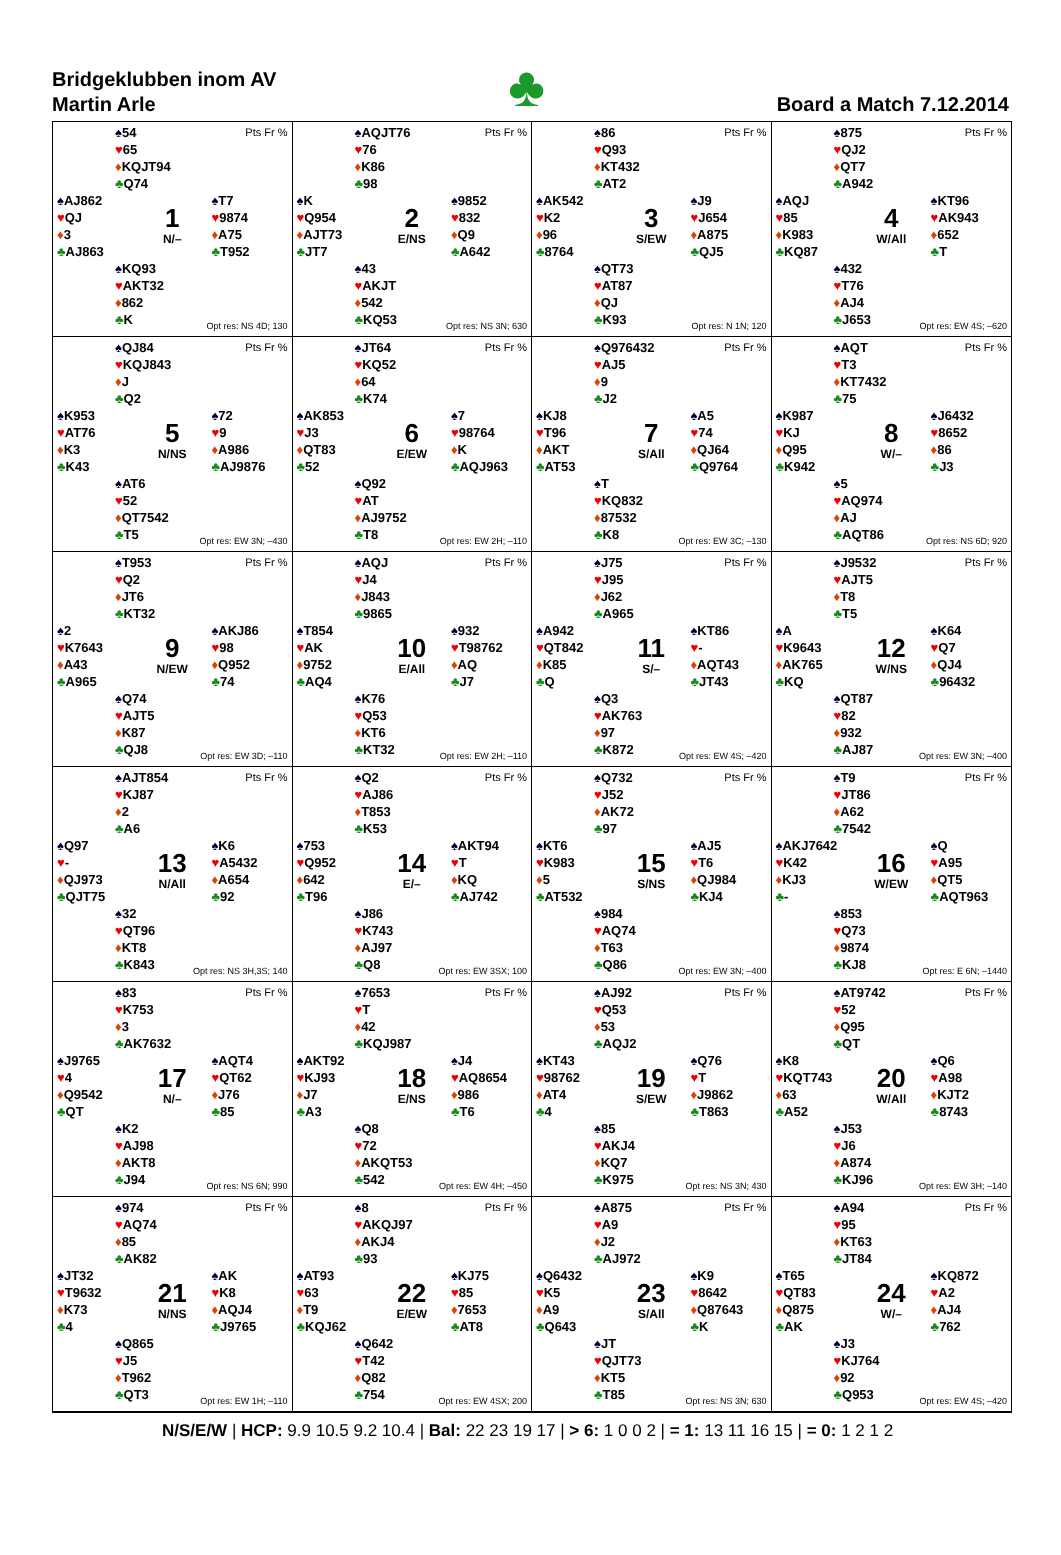Bridgeklubben inom AV
Martin Arle
♣
Board a Match 7.12.2014
♠54
♥65
♦KQJT94
♣Q74
Pts Fr %
♠AJ862
♥QJ
♦3
♣AJ863
1
N/–
♠T7
♥9874
♦A75
♣T952
♠KQ93
♥AKT32
♦862
♣K
Opt res: NS 4D; 130
♠AQJT76
♥76
♦K86
♣98
Pts Fr %
♠K
♥Q954
♦AJT73
♣JT7
2
E/NS
♠9852
♥832
♦Q9
♣A642
♠43
♥AKJT
♦542
♣KQ53
Opt res: NS 3N; 630
♠86
♥Q93
♦KT432
♣AT2
Pts Fr %
♠AK542
♥K2
♦96
♣8764
3
S/EW
♠J9
♥J654
♦A875
♣QJ5
♠QT73
♥AT87
♦QJ
♣K93
Opt res: N 1N; 120
♠875
♥QJ2
♦QT7
♣A942
Pts Fr %
♠AQJ
♥85
♦K983
♣KQ87
4
W/All
♠KT96
♥AK943
♦652
♣T
♠432
♥T76
♦AJ4
♣J653
Opt res: EW 4S; –620
♠QJ84
♥KQJ843
♦J
♣Q2
Pts Fr %
♠K953
♥AT76
♦K3
♣K43
5
N/NS
♠72
♥9
♦A986
♣AJ9876
♠AT6
♥52
♦QT7542
♣T5
Opt res: EW 3N; –430
♠JT64
♥KQ52
♦64
♣K74
Pts Fr %
♠AK853
♥J3
♦QT83
♣52
6
E/EW
♠7
♥98764
♦K
♣AQJ963
♠Q92
♥AT
♦AJ9752
♣T8
Opt res: EW 2H; –110
♠Q976432
♥AJ5
♦9
♣J2
Pts Fr %
♠KJ8
♥T96
♦AKT
♣AT53
7
S/All
♠A5
♥74
♦QJ64
♣Q9764
♠T
♥KQ832
♦87532
♣K8
Opt res: EW 3C; –130
♠AQT
♥T3
♦KT7432
♣75
Pts Fr %
♠K987
♥KJ
♦Q95
♣K942
8
W/–
♠J6432
♥8652
♦86
♣J3
♠5
♥AQ974
♦AJ
♣AQT86
Opt res: NS 6D; 920
♠T953
♥Q2
♦JT6
♣KT32
Pts Fr %
♠2
♥K7643
♦A43
♣A965
9
N/EW
♠AKJ86
♥98
♦Q952
♣74
♠Q74
♥AJT5
♦K87
♣QJ8
Opt res: EW 3D; –110
♠AQJ
♥J4
♦J843
♣9865
Pts Fr %
♠T854
♥AK
♦9752
♣AQ4
10
E/All
♠932
♥T98762
♦AQ
♣J7
♠K76
♥Q53
♦KT6
♣KT32
Opt res: EW 2H; –110
♠J75
♥J95
♦J62
♣A965
Pts Fr %
♠A942
♥QT842
♦K85
♣Q
11
S/–
♠KT86
♥-
♦AQT43
♣JT43
♠Q3
♥AK763
♦97
♣K872
Opt res: EW 4S; –420
♠J9532
♥AJT5
♦T8
♣T5
Pts Fr %
♠A
♥K9643
♦AK765
♣KQ
12
W/NS
♠K64
♥Q7
♦QJ4
♣96432
♠QT87
♥82
♦932
♣AJ87
Opt res: EW 3N; –400
♠AJT854
♥KJ87
♦2
♣A6
Pts Fr %
♠Q97
♥-
♦QJ973
♣QJT75
13
N/All
♠K6
♥A5432
♦A654
♣92
♠32
♥QT96
♦KT8
♣K843
Opt res: NS 3H,3S; 140
♠Q2
♥AJ86
♦T853
♣K53
Pts Fr %
♠753
♥Q952
♦642
♣T96
14
E/–
♠AKT94
♥T
♦KQ
♣AJ742
♠J86
♥K743
♦AJ97
♣Q8
Opt res: EW 3SX; 100
♠Q732
♥J52
♦AK72
♣97
Pts Fr %
♠KT6
♥K983
♦5
♣AT532
15
S/NS
♠AJ5
♥T6
♦QJ984
♣KJ4
♠984
♥AQ74
♦T63
♣Q86
Opt res: EW 3N; –400
♠T9
♥JT86
♦A62
♣7542
Pts Fr %
♠AKJ7642
♥K42
♦KJ3
♣-
16
W/EW
♠Q
♥A95
♦QT5
♣AQT963
♠853
♥Q73
♦9874
♣KJ8
Opt res: E 6N; –1440
♠83
♥K753
♦3
♣AK7632
Pts Fr %
♠J9765
♥4
♦Q9542
♣QT
17
N/–
♠AQT4
♥QT62
♦J76
♣85
♠K2
♥AJ98
♦AKT8
♣J94
Opt res: NS 6N; 990
♠7653
♥T
♦42
♣KQJ987
Pts Fr %
♠AKT92
♥KJ93
♦J7
♣A3
18
E/NS
♠J4
♥AQ8654
♦986
♣T6
♠Q8
♥72
♦AKQT53
♣542
Opt res: EW 4H; –450
♠AJ92
♥Q53
♦53
♣AQJ2
Pts Fr %
♠KT43
♥98762
♦AT4
♣4
19
S/EW
♠Q76
♥T
♦J9862
♣T863
♠85
♥AKJ4
♦KQ7
♣K975
Opt res: NS 3N; 430
♠AT9742
♥52
♦Q95
♣QT
Pts Fr %
♠K8
♥KQT743
♦63
♣A52
20
W/All
♠Q6
♥A98
♦KJT2
♣8743
♠J53
♥J6
♦A874
♣KJ96
Opt res: EW 3H; –140
♠974
♥AQ74
♦85
♣AK82
Pts Fr %
♠JT32
♥T9632
♦K73
♣4
21
N/NS
♠AK
♥K8
♦AQJ4
♣J9765
♠Q865
♥J5
♦T962
♣QT3
Opt res: EW 1H; –110
♠8
♥AKQJ97
♦AKJ4
♣93
Pts Fr %
♠AT93
♥63
♦T9
♣KQJ62
22
E/EW
♠KJ75
♥85
♦7653
♣AT8
♠Q642
♥T42
♦Q82
♣754
Opt res: EW 4SX; 200
♠A875
♥A9
♦J2
♣AJ972
Pts Fr %
♠Q6432
♥K5
♦A9
♣Q643
23
S/All
♠K9
♥8642
♦Q87643
♣K
♠JT
♥QJT73
♦KT5
♣T85
Opt res: NS 3N; 630
♠A94
♥95
♦KT63
♣JT84
Pts Fr %
♠T65
♥QT83
♦Q875
♣AK
24
W/–
♠KQ872
♥A2
♦AJ4
♣762
♠J3
♥KJ764
♦92
♣Q953
Opt res: EW 4S; –420
N/S/E/W | HCP: 9.9 10.5 9.2 10.4 | Bal: 22 23 19 17 | > 6: 1 0 0 2 | = 1: 13 11 16 15 | = 0: 1 2 1 2